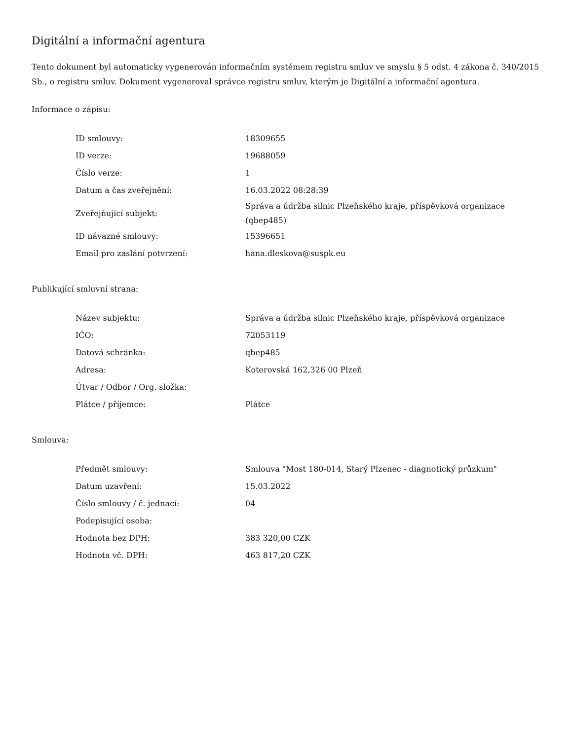Digitální a informační agentura
Tento dokument byl automaticky vygenerován informačním systémem registru smluv ve smyslu § 5 odst. 4 zákona č. 340/2015 Sb., o registru smluv. Dokument vygeneroval správce registru smluv, kterým je Digitální a informační agentura.
Informace o zápisu:
| ID smlouvy: | 18309655 |
| ID verze: | 19688059 |
| Číslo verze: | 1 |
| Datum a čas zveřejnění: | 16.03.2022 08:28:39 |
| Zveřejňující subjekt: | Správa a údržba silnic Plzeňského kraje, příspěvková organizace (qbep485) |
| ID návazné smlouvy: | 15396651 |
| Email pro zaslání potvrzení: | hana.dleskova@suspk.eu |
Publikující smluvní strana:
| Název subjektu: | Správa a údržba silnic Plzeňského kraje, příspěvková organizace |
| IČO: | 72053119 |
| Datová schránka: | qbep485 |
| Adresa: | Koterovská 162,326 00 Plzeň |
| Útvar / Odbor / Org. složka: | |
| Plátce / příjemce: | Plátce |
Smlouva:
| Předmět smlouvy: | Smlouva "Most 180-014, Starý Plzenec - diagnotický průzkum" |
| Datum uzavření: | 15.03.2022 |
| Číslo smlouvy / č. jednací: | 04 |
| Podepisující osoba: | |
| Hodnota bez DPH: | 383 320,00 CZK |
| Hodnota vč. DPH: | 463 817,20 CZK |